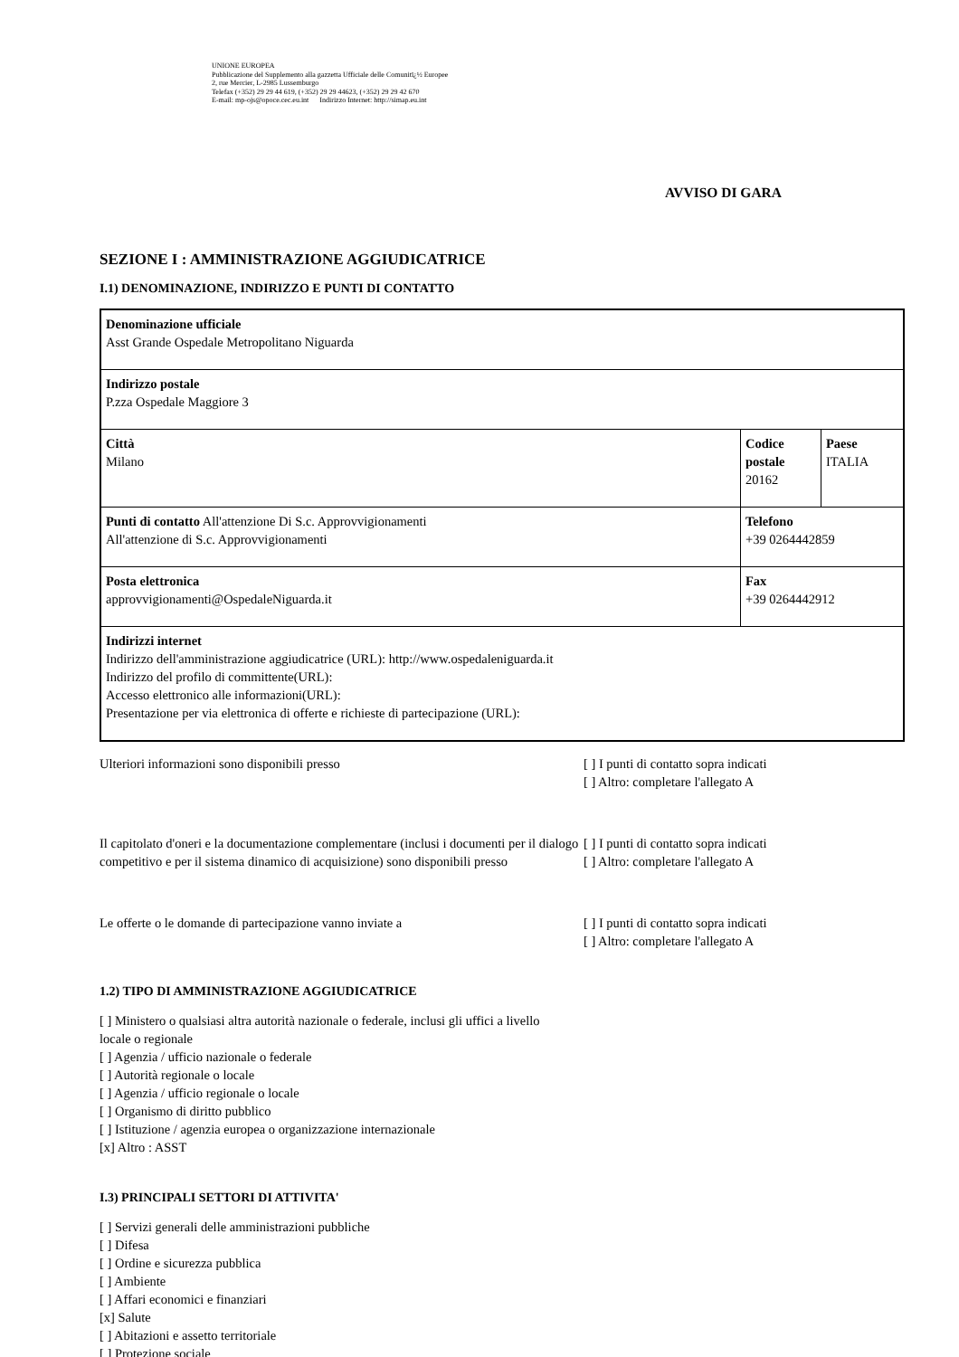UNIONE EUROPEA
Pubblicazione del Supplemento alla gazzetta Ufficiale delle Comunitï¿½ Europee
2, rue Mercier, L-2985 Lussemburgo
Telefax (+352) 29 29 44 619, (+352) 29 29 44623, (+352) 29 29 42 670
E-mail: mp-ojs@opoce.cec.eu.int Indirizzo Internet: http://simap.eu.int
AVVISO DI GARA
SEZIONE I : AMMINISTRAZIONE AGGIUDICATRICE
I.1) DENOMINAZIONE, INDIRIZZO E PUNTI DI CONTATTO
| Denominazione ufficiale Asst Grande Ospedale Metropolitano Niguarda | | |
| Indirizzo postale P.zza Ospedale Maggiore 3 | | |
| Città Milano | Codice postale 20162 | Paese ITALIA |
| Punti di contatto All'attenzione Di S.c. Approvvigionamenti All'attenzione di S.c. Approvvigionamenti | Telefono +39 0264442859 | |
| Posta elettronica approvvigionamenti@OspedaleNiguarda.it | Fax +39 0264442912 | |
| Indirizzi internet Indirizzo dell'amministrazione aggiudicatrice (URL): http://www.ospedaleniguarda.it Indirizzo del profilo di committente(URL): Accesso elettronico alle informazioni(URL): Presentazione per via elettronica di offerte e richieste di partecipazione (URL): | | |
Ulteriori informazioni sono disponibili presso [ ] I punti di contatto sopra indicati
[ ] Altro: completare l'allegato A
Il capitolato d'oneri e la documentazione complementare (inclusi i documenti per il dialogo competitivo e per il sistema dinamico di acquisizione) sono disponibili presso
[ ] I punti di contatto sopra indicati
[ ] Altro: completare l'allegato A
Le offerte o le domande di partecipazione vanno inviate a [ ] I punti di contatto sopra indicati
[ ] Altro: completare l'allegato A
1.2) TIPO DI AMMINISTRAZIONE AGGIUDICATRICE
[ ] Ministero o qualsiasi altra autorità nazionale o federale, inclusi gli uffici a livello locale o regionale
[ ] Agenzia / ufficio nazionale o federale
[ ] Autorità regionale o locale
[ ] Agenzia / ufficio regionale o locale
[ ] Organismo di diritto pubblico
[ ] Istituzione / agenzia europea o organizzazione internazionale
[x] Altro : ASST
I.3) PRINCIPALI SETTORI DI ATTIVITA'
[ ] Servizi generali delle amministrazioni pubbliche
[ ] Difesa
[ ] Ordine e sicurezza pubblica
[ ] Ambiente
[ ] Affari economici e finanziari
[x] Salute
[ ] Abitazioni e assetto territoriale
[ ] Protezione sociale